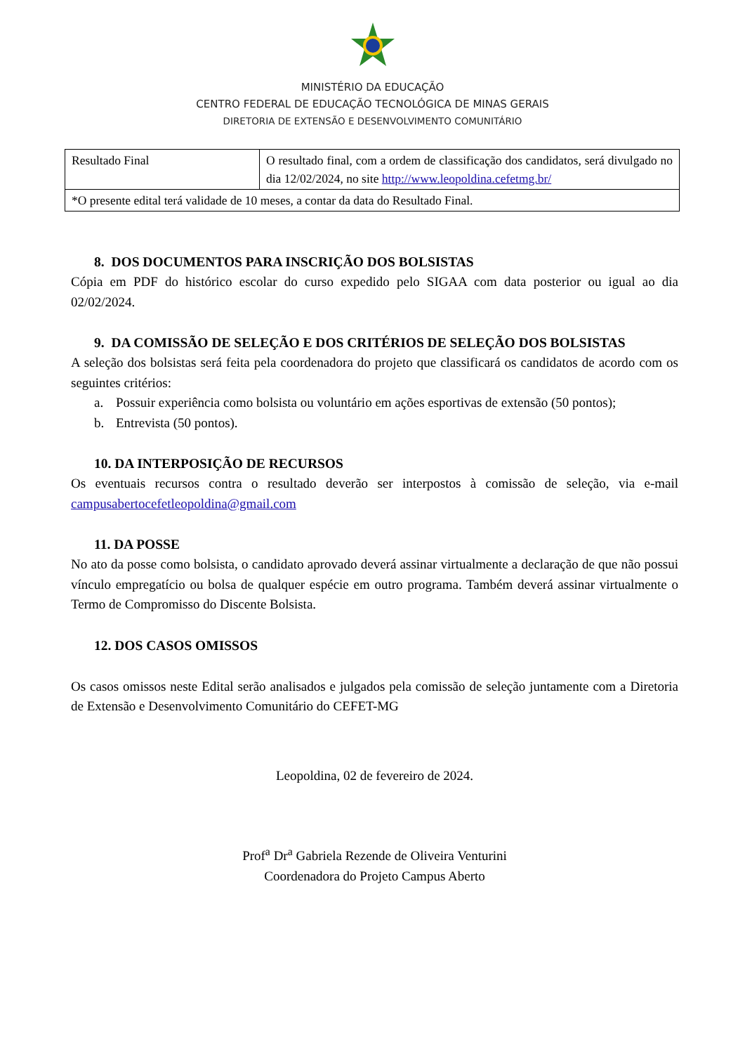MINISTÉRIO DA EDUCAÇÃO
CENTRO FEDERAL DE EDUCAÇÃO TECNOLÓGICA DE MINAS GERAIS
DIRETORIA DE EXTENSÃO E DESENVOLVIMENTO COMUNITÁRIO
| Resultado Final | O resultado final, com a ordem de classificação dos candidatos, será divulgado no dia 12/02/2024, no site http://www.leopoldina.cefetmg.br/ |
| *O presente edital terá validade de 10 meses, a contar da data do Resultado Final. | |
8. DOS DOCUMENTOS PARA INSCRIÇÃO DOS BOLSISTAS
Cópia em PDF do histórico escolar do curso expedido pelo SIGAA com data posterior ou igual ao dia 02/02/2024.
9. DA COMISSÃO DE SELEÇÃO E DOS CRITÉRIOS DE SELEÇÃO DOS BOLSISTAS
A seleção dos bolsistas será feita pela coordenadora do projeto que classificará os candidatos de acordo com os seguintes critérios:
a. Possuir experiência como bolsista ou voluntário em ações esportivas de extensão (50 pontos);
b. Entrevista (50 pontos).
10. DA INTERPOSIÇÃO DE RECURSOS
Os eventuais recursos contra o resultado deverão ser interpostos à comissão de seleção, via e-mail campusabertocefetleopoldina@gmail.com
11. DA POSSE
No ato da posse como bolsista, o candidato aprovado deverá assinar virtualmente a declaração de que não possui vínculo empregatício ou bolsa de qualquer espécie em outro programa. Também deverá assinar virtualmente o Termo de Compromisso do Discente Bolsista.
12. DOS CASOS OMISSOS
Os casos omissos neste Edital serão analisados e julgados pela comissão de seleção juntamente com a Diretoria de Extensão e Desenvolvimento Comunitário do CEFET-MG
Leopoldina, 02 de fevereiro de 2024.
Prof<sup>a</sup> Dr<sup>a</sup> Gabriela Rezende de Oliveira Venturini
Coordenadora do Projeto Campus Aberto